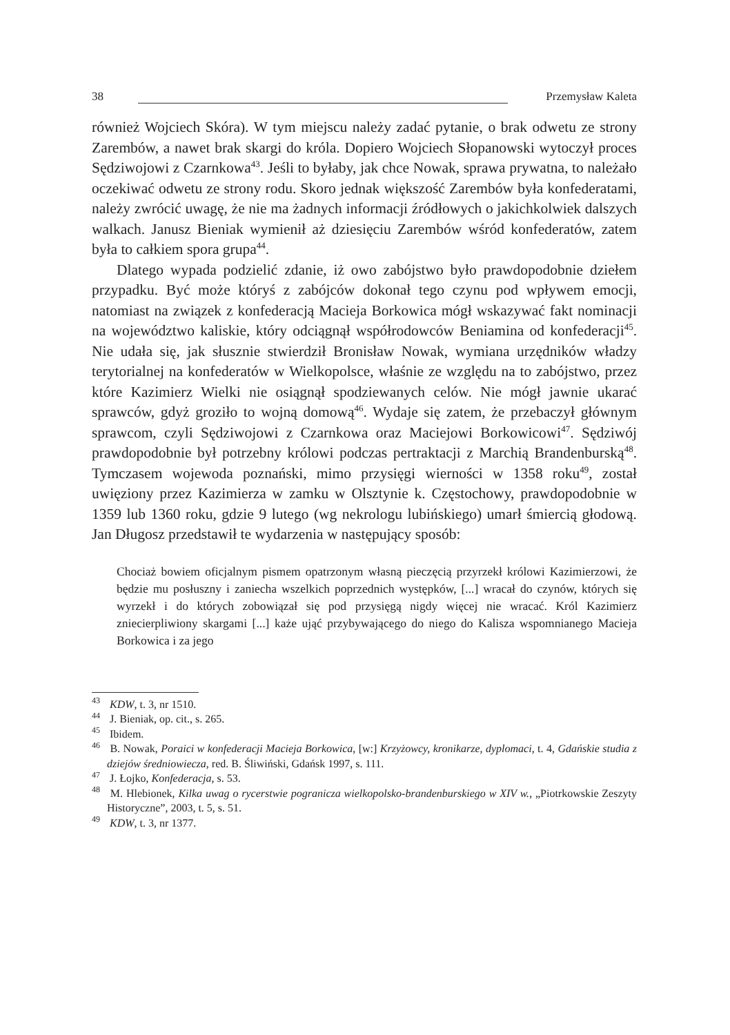38 Przemysław Kaleta
również Wojciech Skóra). W tym miejscu należy zadać pytanie, o brak odwetu ze strony Zarembów, a nawet brak skargi do króla. Dopiero Wojciech Słopanowski wytoczył proces Sędziwojowi z Czarnkowa<sup>43</sup>. Jeśli to byłaby, jak chce Nowak, sprawa prywatna, to należało oczekiwać odwetu ze strony rodu. Skoro jednak większość Zarembów była konfederatami, należy zwrócić uwagę, że nie ma żadnych informacji źródłowych o jakichkolwiek dalszych walkach. Janusz Bieniak wymienił aż dziesięciu Zarembów wśród konfederatów, zatem była to całkiem spora grupa<sup>44</sup>.
Dlatego wypada podzielić zdanie, iż owo zabójstwo było prawdopodobnie dziełem przypadku. Być może któryś z zabójców dokonał tego czynu pod wpływem emocji, natomiast na związek z konfederacją Macieja Borkowica mógł wskazywać fakt nominacji na województwo kaliskie, który odciągnął współrodowców Beniamina od konfederacji<sup>45</sup>. Nie udała się, jak słusznie stwierdził Bronisław Nowak, wymiana urzędników władzy terytorialnej na konfederatów w Wielkopolsce, właśnie ze względu na to zabójstwo, przez które Kazimierz Wielki nie osiągnął spodziewanych celów. Nie mógł jawnie ukarać sprawców, gdyż groziło to wojną domową<sup>46</sup>. Wydaje się zatem, że przebaczył głównym sprawcom, czyli Sędziwojowi z Czarnkowa oraz Maciejowi Borkowicowi<sup>47</sup>. Sędziwój prawdopodobnie był potrzebny królowi podczas pertraktacji z Marchią Brandenburską<sup>48</sup>. Tymczasem wojewoda poznański, mimo przysięgi wierności w 1358 roku<sup>49</sup>, został uwięziony przez Kazimierza w zamku w Olsztynie k. Częstochowy, prawdopodobnie w 1359 lub 1360 roku, gdzie 9 lutego (wg nekrologu lubińskiego) umarł śmiercią głodową. Jan Długosz przedstawił te wydarzenia w następujący sposób:
Chociaż bowiem oficjalnym pismem opatrzonym własną pieczęcią przyrzekł królowi Kazimierzowi, że będzie mu posłuszny i zaniecha wszelkich poprzednich występków, [...] wracał do czynów, których się wyrzekł i do których zobowiązał się pod przysięgą nigdy więcej nie wracać. Król Kazimierz zniecierpliwiony skargami [...] każe ująć przybywającego do niego do Kalisza wspomnianego Macieja Borkowica i za jego
<sup>43</sup> KDW, t. 3, nr 1510.
<sup>44</sup> J. Bieniak, op. cit., s. 265.
<sup>45</sup> Ibidem.
<sup>46</sup> B. Nowak, Poraici w konfederacji Macieja Borkowica, [w:] Krzyżowcy, kronikarze, dyplomaci, t. 4, Gdańskie studia z dziejów średniowiecza, red. B. Śliwiński, Gdańsk 1997, s. 111.
<sup>47</sup> J. Łojko, Konfederacja, s. 53.
<sup>48</sup> M. Hlebionek, Kilka uwag o rycerstwie pogranicza wielkopolsko-brandenburskiego w XIV w., „Piotrkowskie Zeszyty Historyczne”, 2003, t. 5, s. 51.
<sup>49</sup> KDW, t. 3, nr 1377.